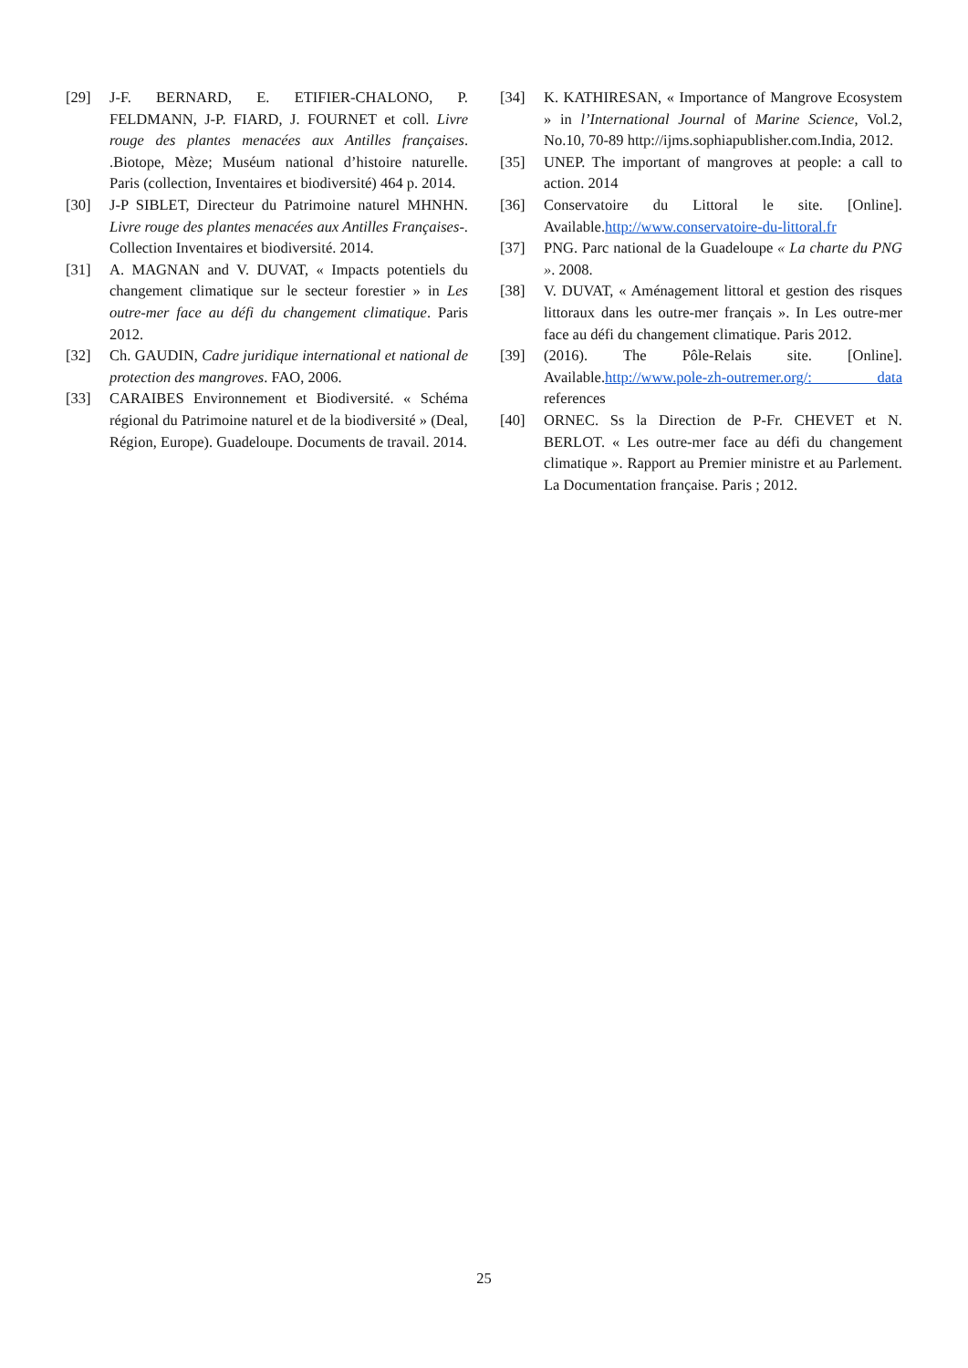[29] J-F. BERNARD, E. ETIFIER-CHALONO, P. FELDMANN, J-P. FIARD, J. FOURNET et coll. Livre rouge des plantes menacées aux Antilles françaises. .Biotope, Mèze; Muséum national d’histoire naturelle. Paris (collection, Inventaires et biodiversité) 464 p. 2014.
[30] J-P SIBLET, Directeur du Patrimoine naturel MHNHN. Livre rouge des plantes menacées aux Antilles Françaises-. Collection Inventaires et biodiversité. 2014.
[31] A. MAGNAN and V. DUVAT, « Impacts potentiels du changement climatique sur le secteur forestier » in Les outre-mer face au défi du changement climatique. Paris 2012.
[32] Ch. GAUDIN, Cadre juridique international et national de protection des mangroves. FAO, 2006.
[33] CARAIBES Environnement et Biodiversité. « Schéma régional du Patrimoine naturel et de la biodiversité » (Deal, Région, Europe). Guadeloupe. Documents de travail. 2014.
[34] K. KATHIRESAN, « Importance of Mangrove Ecosystem » in l’International Journal of Marine Science, Vol.2, No.10, 70-89 http://ijms.sophiapublisher.com.India, 2012.
[35] UNEP. The important of mangroves at people: a call to action. 2014
[36] Conservatoire du Littoral le site. [Online]. Available.http://www.conservatoire-du-littoral.fr
[37] PNG. Parc national de la Guadeloupe « La charte du PNG ». 2008.
[38] V. DUVAT, « Aménagement littoral et gestion des risques littoraux dans les outre-mer français ». In Les outre-mer face au défi du changement climatique. Paris 2012.
[39] (2016). The Pôle-Relais site. [Online]. Available.http://www.pole-zh-outremer.org/: data references
[40] ORNEC. Ss la Direction de P-Fr. CHEVET et N. BERLOT. « Les outre-mer face au défi du changement climatique ». Rapport au Premier ministre et au Parlement. La Documentation française. Paris ; 2012.
25